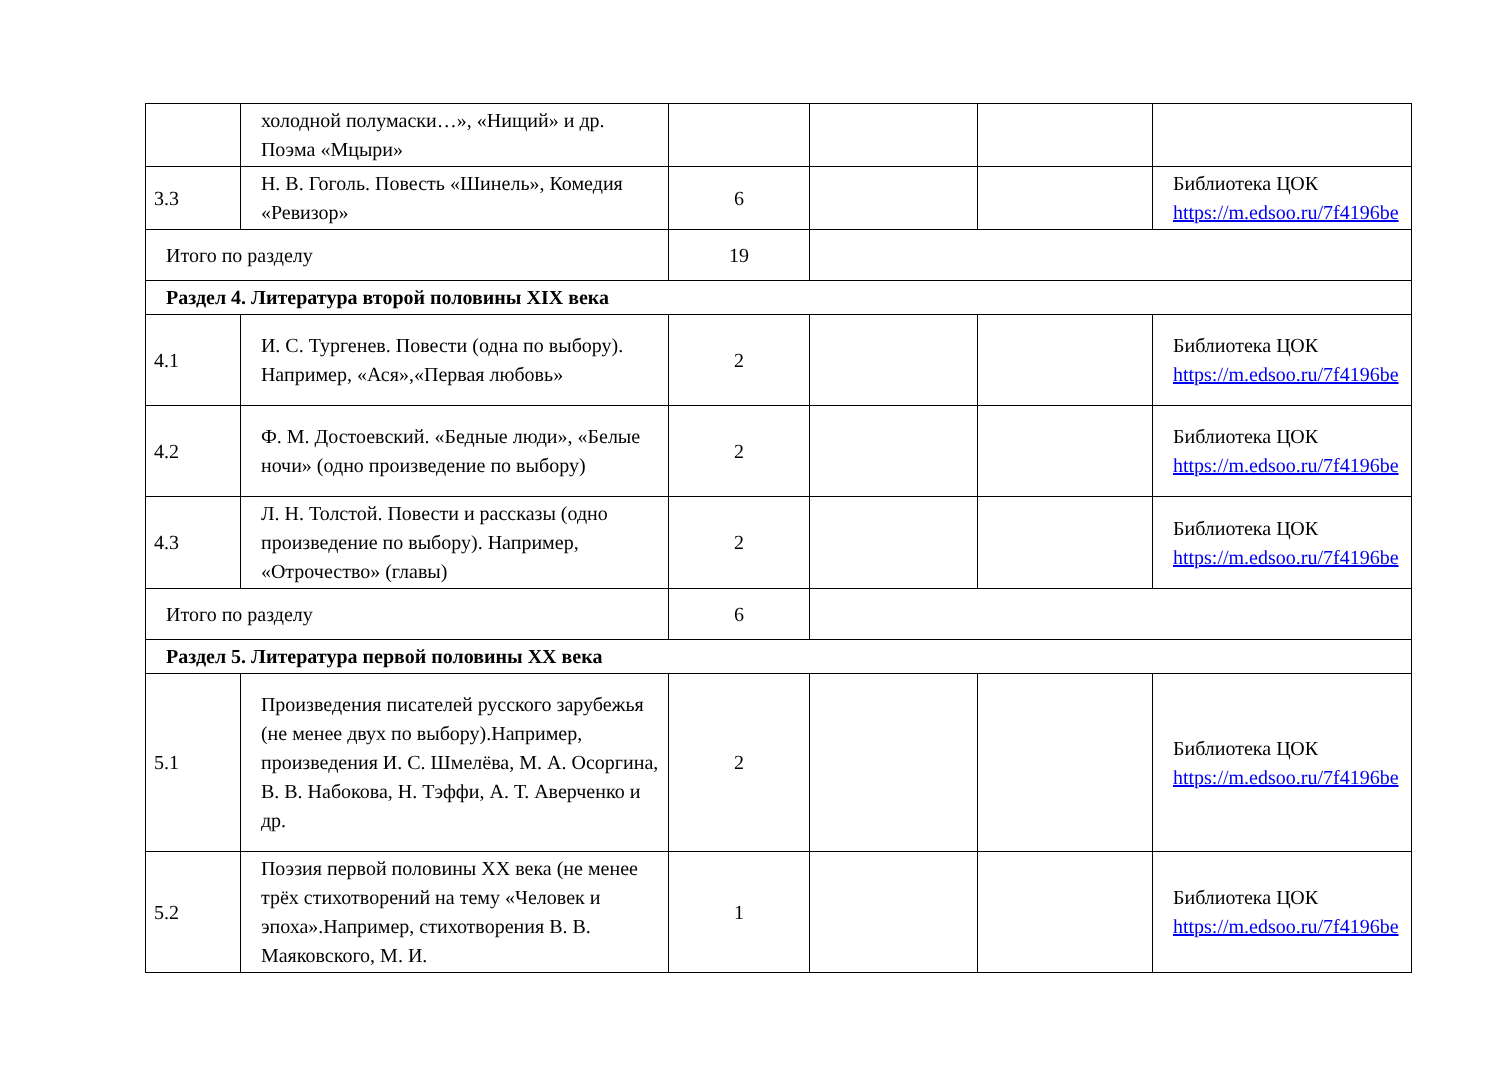| | холодной полумаски…», «Нищий» и др. Поэма «Мцыри» | | | | |
| 3.3 | Н. В. Гоголь. Повесть «Шинель», Комедия «Ревизор» | 6 | | | Библиотека ЦОК https://m.edsoo.ru/7f4196be |
| Итого по разделу | | 19 | | | |
| Раздел 4. Литература второй половины XIX века | | | | | |
| 4.1 | И. С. Тургенев. Повести (одна по выбору). Например, «Ася»,«Первая любовь» | 2 | | | Библиотека ЦОК https://m.edsoo.ru/7f4196be |
| 4.2 | Ф. М. Достоевский. «Бедные люди», «Белые ночи» (одно произведение по выбору) | 2 | | | Библиотека ЦОК https://m.edsoo.ru/7f4196be |
| 4.3 | Л. Н. Толстой. Повести и рассказы (одно произведение по выбору). Например, «Отрочество» (главы) | 2 | | | Библиотека ЦОК https://m.edsoo.ru/7f4196be |
| Итого по разделу | | 6 | | | |
| Раздел 5. Литература первой половины XX века | | | | | |
| 5.1 | Произведения писателей русского зарубежья (не менее двух по выбору).Например, произведения И. С. Шмелёва, М. А. Осоргина, В. В. Набокова, Н. Тэффи, А. Т. Аверченко и др. | 2 | | | Библиотека ЦОК https://m.edsoo.ru/7f4196be |
| 5.2 | Поэзия первой половины XX века (не менее трёх стихотворений на тему «Человек и эпоха».Например, стихотворения В. В. Маяковского, М. И. | 1 | | | Библиотека ЦОК https://m.edsoo.ru/7f4196be |